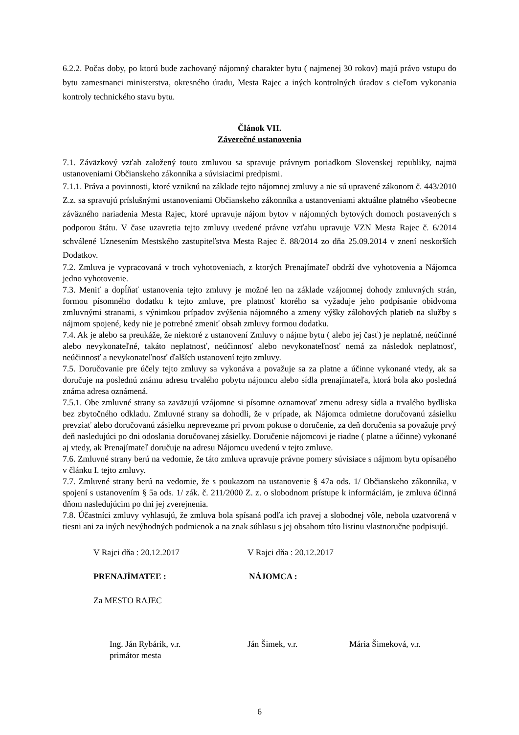6.2.2. Počas doby, po ktorú bude zachovaný nájomný charakter bytu ( najmenej 30 rokov) majú právo vstupu do bytu zamestnanci ministerstva, okresného úradu, Mesta Rajec a iných kontrolných úradov s cieľom vykonania kontroly technického stavu bytu.
Článok VII.
Záverečné ustanovenia
7.1. Záväzkový vzťah založený touto zmluvou sa spravuje právnym poriadkom Slovenskej republiky, najmä ustanoveniami Občianskeho zákonníka a súvisiacimi predpismi.
7.1.1. Práva a povinnosti, ktoré vzniknú na základe tejto nájomnej zmluvy a nie sú upravené zákonom č. 443/2010 Z.z. sa spravujú príslušnými ustanoveniami Občianskeho zákonníka a ustanoveniami aktuálne platného všeobecne záväzného nariadenia Mesta Rajec, ktoré upravuje nájom bytov v nájomných bytových domoch postavených s podporou štátu. V čase uzavretia tejto zmluvy uvedené právne vzťahu upravuje VZN Mesta Rajec č. 6/2014 schválené Uznesením Mestského zastupiteľstva Mesta Rajec č. 88/2014 zo dňa 25.09.2014 v znení neskorších Dodatkov.
7.2. Zmluva je vypracovaná v troch vyhotoveniach, z ktorých Prenajímateľ obdrží dve vyhotovenia a Nájomca jedno vyhotovenie.
7.3. Meniť a dopĺňať ustanovenia tejto zmluvy je možné len na základe vzájomnej dohody zmluvných strán, formou písomného dodatku k tejto zmluve, pre platnosť ktorého sa vyžaduje jeho podpísanie obidvoma zmluvnými stranami, s výnimkou prípadov zvýšenia nájomného a zmeny výšky zálohových platieb na služby s nájmom spojené, kedy nie je potrebné zmeniť obsah zmluvy formou dodatku.
7.4. Ak je alebo sa preukáže, že niektoré z ustanovení Zmluvy o nájme bytu ( alebo jej časť) je neplatné, neúčinné alebo nevykonateľné, takáto neplatnosť, neúčinnosť alebo nevykonateľnosť nemá za následok neplatnosť, neúčinnosť a nevykonateľnosť ďalších ustanovení tejto zmluvy.
7.5. Doručovanie pre účely tejto zmluvy sa vykonáva a považuje sa za platne a účinne vykonané vtedy, ak sa doručuje na poslednú známu adresu trvalého pobytu nájomcu alebo sídla prenajímateľa, ktorá bola ako posledná známa adresa oznámená.
7.5.1. Obe zmluvné strany sa zaväzujú vzájomne si písomne oznamovať zmenu adresy sídla a trvalého bydliska bez zbytočného odkladu. Zmluvné strany sa dohodli, že v prípade, ak Nájomca odmietne doručovanú zásielku prevziať alebo doručovanú zásielku neprevezme pri prvom pokuse o doručenie, za deň doručenia sa považuje prvý deň nasledujúci po dni odoslania doručovanej zásielky. Doručenie nájomcovi je riadne ( platne a účinne) vykonané aj vtedy, ak Prenajímateľ doručuje na adresu Nájomcu uvedenú v tejto zmluve.
7.6. Zmluvné strany berú na vedomie, že táto zmluva upravuje právne pomery súvisiace s nájmom bytu opísaného v článku I. tejto zmluvy.
7.7. Zmluvné strany berú na vedomie, že s poukazom na ustanovenie § 47a ods. 1/ Občianskeho zákonníka, v spojení s ustanovením § 5a ods. 1/ zák. č. 211/2000 Z. z. o slobodnom prístupe k informáciám, je zmluva účinná dňom nasledujúcim po dni jej zverejnenia.
7.8. Účastníci zmluvy vyhlasujú, že zmluva bola spísaná podľa ich pravej a slobodnej vôle, nebola uzatvorená v tiesni ani za iných nevýhodných podmienok a na znak súhlasu s jej obsahom túto listinu vlastnoručne podpisujú.
V Rajci dňa : 20.12.2017 V Rajci dňa : 20.12.2017
PRENAJÍMATEĽ : NÁJOMCA :
Za MESTO RAJEC
Ing. Ján Rybárik, v.r.
primátor mesta
Ján Šimek, v.r. Mária Šimeková, v.r.
6